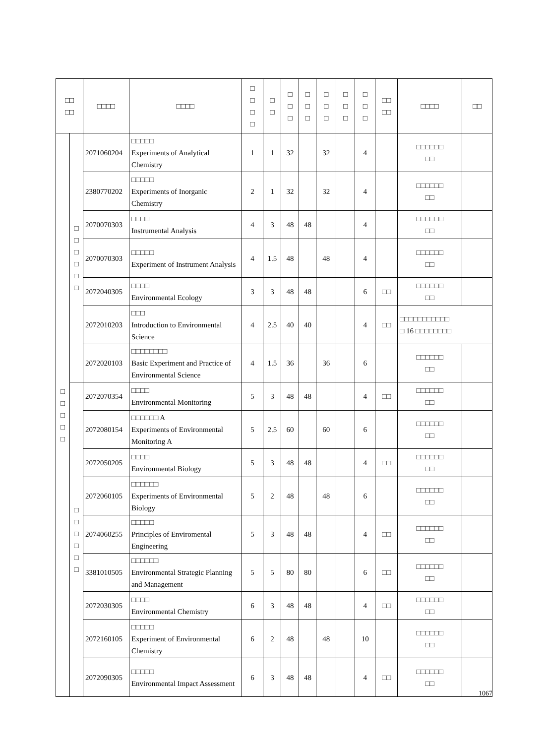| □□ □□ | | □□□□ | □□□□ | □ □ □ □ | □ □ | □ □ □ | □ □ □ | □ □ □ | □ □ □ | □ □ □ | □□ □□ | □□□□ | □□ |
| --- | --- | --- | --- | --- | --- | --- | --- | --- | --- | --- | --- | --- | --- |
| □ □ □ □ □ | □ □ □ □ □ □ | 2071060204 | □□□□□ Experiments of Analytical Chemistry | 1 | 1 | 32 | | 32 | | 4 | | □□□□□□ □□ | |
| | | 2380770202 | □□□□□ Experiments of Inorganic Chemistry | 2 | 1 | 32 | | 32 | | 4 | | □□□□□□ □□ | |
| | | 2070070303 | □□□□ Instrumental Analysis | 4 | 3 | 48 | 48 | | | 4 | | □□□□□□ □□ | |
| | | 2070070303 | □□□□□ Experiment of Instrument Analysis | 4 | 1.5 | 48 | | 48 | | 4 | | □□□□□□ □□ | |
| | | 2072040305 | □□□□ Environmental Ecology | 3 | 3 | 48 | 48 | | | 6 | □□ | □□□□□□ □□ | |
| | | 2072010203 | □□□ Introduction to Environmental Science | 4 | 2.5 | 40 | 40 | | | 4 | □□ | □□□□□□□□□□□ □ 16 □□□□□□□□ | |
| | | 2072020103 | □□□□□□□□ Basic Experiment and Practice of Environmental Science | 4 | 1.5 | 36 | | 36 | | 6 | | □□□□□□ □□ | |
| | □ □ □ □ □ □ | 2072070354 | □□□□ Environmental Monitoring | 5 | 3 | 48 | 48 | | | 4 | □□ | □□□□□□ □□ | |
| | | 2072080154 | □□□□□□ A Experiments of Environmental Monitoring A | 5 | 2.5 | 60 | | 60 | | 6 | | □□□□□□ □□ | |
| | | 2072050205 | □□□□ Environmental Biology | 5 | 3 | 48 | 48 | | | 4 | □□ | □□□□□□ □□ | |
| | | 2072060105 | □□□□□□ Experiments of Environmental Biology | 5 | 2 | 48 | | 48 | | 6 | | □□□□□□ □□ | |
| | | 2074060255 | □□□□□ Principles of Enviromental Engineering | 5 | 3 | 48 | 48 | | | 4 | □□ | □□□□□□ □□ | |
| | | 3381010505 | □□□□□□ Environmental Strategic Planning and Management | 5 | 5 | 80 | 80 | | | 6 | □□ | □□□□□□ □□ | |
| | | 2072030305 | □□□□ Environmental Chemistry | 6 | 3 | 48 | 48 | | | 4 | □□ | □□□□□□ □□ | |
| | | 2072160105 | □□□□□ Experiment of Environmental Chemistry | 6 | 2 | 48 | | 48 | | 10 | | □□□□□□ □□ | |
| | | 2072090305 | □□□□□ Environmental Impact Assessment | 6 | 3 | 48 | 48 | | | 4 | □□ | □□□□□□ □□ | |
1067